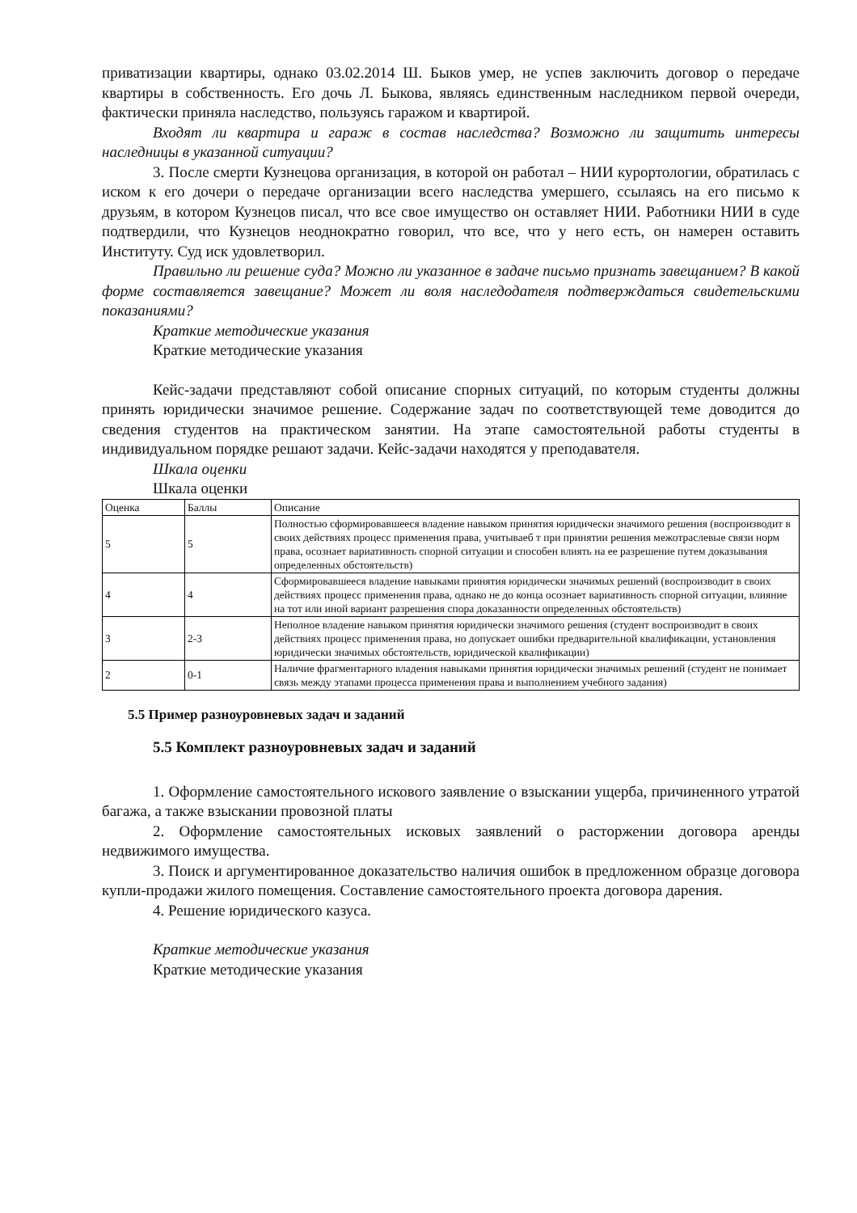приватизации квартиры, однако 03.02.2014 Ш. Быков умер, не успев заключить договор о передаче квартиры в собственность. Его дочь Л. Быкова, являясь единственным наследником первой очереди, фактически приняла наследство, пользуясь гаражом и квартирой.
Входят ли квартира и гараж в состав наследства? Возможно ли защитить интересы наследницы в указанной ситуации?
3. После смерти Кузнецова организация, в которой он работал – НИИ курортологии, обратилась с иском к его дочери о передаче организации всего наследства умершего, ссылаясь на его письмо к друзьям, в котором Кузнецов писал, что все свое имущество он оставляет НИИ. Работники НИИ в суде подтвердили, что Кузнецов неоднократно говорил, что все, что у него есть, он намерен оставить Институту. Суд иск удовлетворил.
Правильно ли решение суда? Можно ли указанное в задаче письмо признать завещанием? В какой форме составляется завещание? Может ли воля наследодателя подтверждаться свидетельскими показаниями?
Краткие методические указания
Краткие методические указания
Кейс-задачи представляют собой описание спорных ситуаций, по которым студенты должны принять юридически значимое решение. Содержание задач по соответствующей теме доводится до сведения студентов на практическом занятии. На этапе самостоятельной работы студенты в индивидуальном порядке решают задачи. Кейс-задачи находятся у преподавателя.
Шкала оценки
Шкала оценки
| Оценка | Баллы | Описание |
| 5 | 5 | Полностью сформировавшееся владение навыком принятия юридически значимого решения (воспроизводит в своих действиях процесс применения права, учитываеб т при принятии решения межотраслевые связи норм права, осознает вариативность спорной ситуации и способен влиять на ее разрешение путем доказывания определенных обстоятельств) |
| 4 | 4 | Сформировавшееся владение навыками принятия юридически значимых решений (воспроизводит в своих действиях процесс применения права, однако не до конца осознает вариативность спорной ситуации, влияние на тот или иной вариант разрешения спора доказанности определенных обстоятельств) |
| 3 | 2-3 | Неполное владение навыком принятия юридически значимого решения (студент воспроизводит в своих действиях процесс применения права, но допускает ошибки предварительной квалификации, установления юридически значимых обстоятельств, юридической квалификации) |
| 2 | 0-1 | Наличие фрагментарного владения навыками принятия юридически значимых решений (студент не понимает связь между этапами процесса применения права и выполнением учебного задания) |
5.5 Пример разноуровневых задач и заданий
5.5 Комплект разноуровневых задач и заданий
1. Оформление самостоятельного искового заявление о взыскании ущерба, причиненного утратой багажа, а также взыскании провозной платы
2. Оформление самостоятельных исковых заявлений о расторжении договора аренды недвижимого имущества.
3. Поиск и аргументированное доказательство наличия ошибок в предложенном образце договора купли-продажи жилого помещения. Составление самостоятельного проекта договора дарения.
4. Решение юридического казуса.
Краткие методические указания
Краткие методические указания